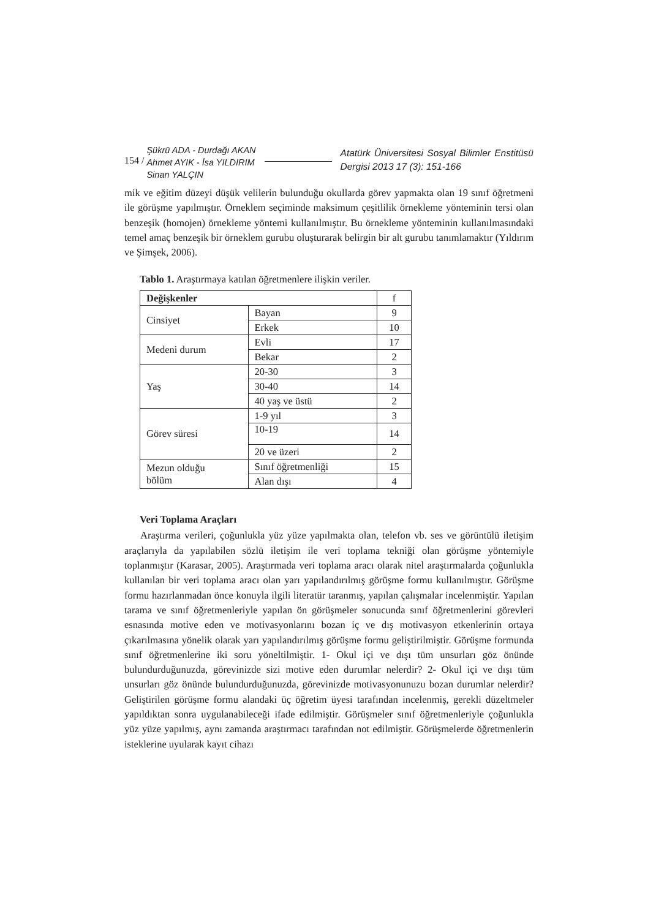154 /
Şükrü ADA - Durdağı AKAN
Ahmet AYIK - İsa YILDIRIM
Sinan YALÇIN
Atatürk Üniversitesi Sosyal Bilimler Enstitüsü Dergisi 2013 17 (3): 151-166
mik ve eğitim düzeyi düşük velilerin bulunduğu okullarda görev yapmakta olan 19 sınıf öğretmeni ile görüşme yapılmıştır. Örneklem seçiminde maksimum çeşitlilik örnekleme yönteminin tersi olan benzeşik (homojen) örnekleme yöntemi kullanılmıştır. Bu örnekleme yönteminin kullanılmasındaki temel amaç benzeşik bir örneklem gurubu oluşturarak belirgin bir alt gurubu tanımlamaktır (Yıldırım ve Şimşek, 2006).
Tablo 1. Araştırmaya katılan öğretmenlere ilişkin veriler.
| Değişkenler | | f |
| --- | --- | --- |
| Cinsiyet | Bayan | 9 |
| | Erkek | 10 |
| Medeni durum | Evli | 17 |
| | Bekar | 2 |
| Yaş | 20-30 | 3 |
| | 30-40 | 14 |
| | 40 yaş ve üstü | 2 |
| Görev süresi | 1-9 yıl | 3 |
| | 10-19 | 14 |
| | 20 ve üzeri | 2 |
| Mezun olduğu bölüm | Sınıf öğretmenliği | 15 |
| | Alan dışı | 4 |
Veri Toplama Araçları
Araştırma verileri, çoğunlukla yüz yüze yapılmakta olan, telefon vb. ses ve görüntülü iletişim araçlarıyla da yapılabilen sözlü iletişim ile veri toplama tekniği olan görüşme yöntemiyle toplanmıştır (Karasar, 2005). Araştırmada veri toplama aracı olarak nitel araştırmalarda çoğunlukla kullanılan bir veri toplama aracı olan yarı yapılandırılmış görüşme formu kullanılmıştır. Görüşme formu hazırlanmadan önce konuyla ilgili literatür taranmış, yapılan çalışmalar incelenmiştir. Yapılan tarama ve sınıf öğretmenleriyle yapılan ön görüşmeler sonucunda sınıf öğretmenlerini görevleri esnasında motive eden ve motivasyonlarını bozan iç ve dış motivasyon etkenlerinin ortaya çıkarılmasına yönelik olarak yarı yapılandırılmış görüşme formu geliştirilmiştir. Görüşme formunda sınıf öğretmenlerine iki soru yöneltilmiştir. 1- Okul içi ve dışı tüm unsurları göz önünde bulundurduğunuzda, görevinizde sizi motive eden durumlar nelerdir? 2- Okul içi ve dışı tüm unsurları göz önünde bulundurduğunuzda, görevinizde motivasyonunuzu bozan durumlar nelerdir? Geliştirilen görüşme formu alandaki üç öğretim üyesi tarafından incelenmiş, gerekli düzeltmeler yapıldıktan sonra uygulanabileceği ifade edilmiştir. Görüşmeler sınıf öğretmenleriyle çoğunlukla yüz yüze yapılmış, aynı zamanda araştırmacı tarafından not edilmiştir. Görüşmelerde öğretmenlerin isteklerine uyularak kayıt cihazı